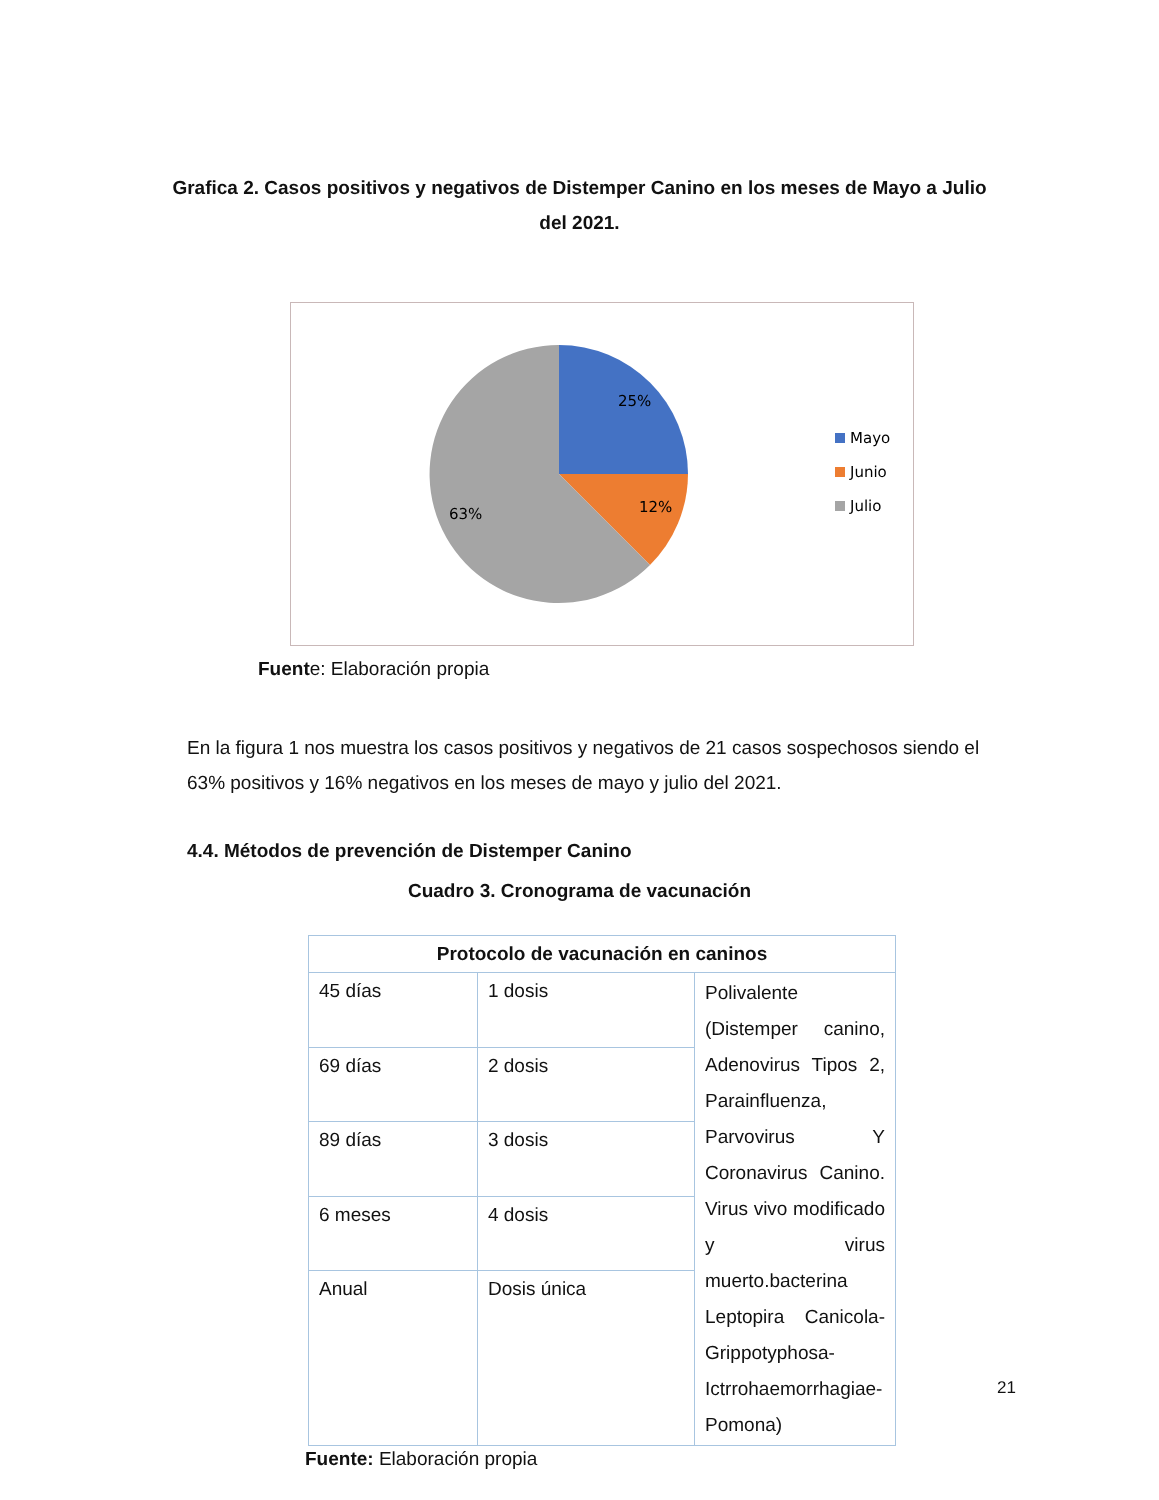Grafica 2. Casos positivos y negativos de Distemper Canino en los meses de Mayo a Julio del 2021.
25%
12%
63%
Mayo
Junio
Julio
Fuente: Elaboración propia
En la figura 1 nos muestra los casos positivos y negativos de 21 casos sospechosos siendo el 63% positivos y 16% negativos en los meses de mayo y julio del 2021.
4.4. Métodos de prevención de Distemper Canino
Cuadro 3. Cronograma de vacunación
| Protocolo de vacunación en caninos | | |
| --- | --- | --- |
| 45 días | 1 dosis | Polivalente (Distemper canino, Adenovirus Tipos 2, Parainfluenza, Parvovirus Y Coronavirus Canino. Virus vivo modificado y virus muerto.bacterina Leptopira Canicola-Grippotyphosa-Ictrrohaemorrhagiae-Pomona) |
| 69 días | 2 dosis | |
| 89 días | 3 dosis | |
| 6 meses | 4 dosis | |
| Anual | Dosis única | |
Fuente: Elaboración propia
21